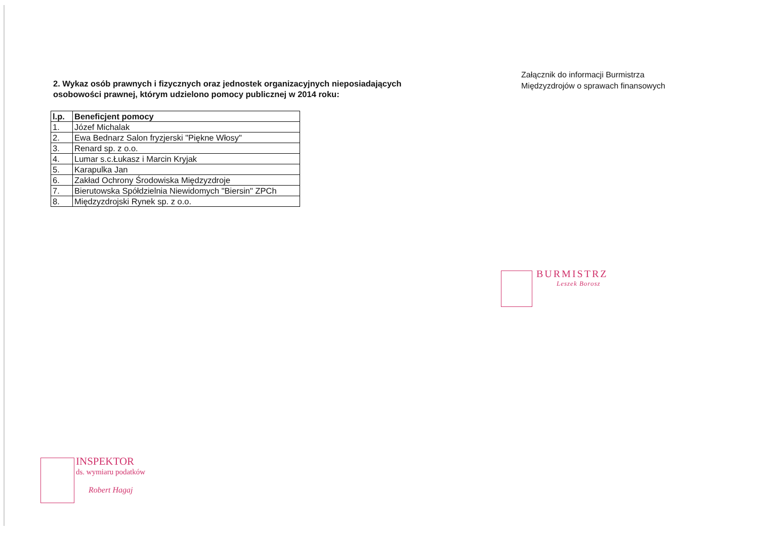2. Wykaz osób prawnych i fizycznych oraz jednostek organizacyjnych nieposiadających osobowości prawnej, którym udzielono pomocy publicznej w 2014 roku:
Załącznik do informacji Burmistrza Międzyzdrojów o sprawach finansowych
| l.p. | Beneficjent pomocy |
| --- | --- |
| 1. | Józef Michalak |
| 2. | Ewa Bednarz Salon fryzjerski "Piękne Włosy" |
| 3. | Renard sp. z o.o. |
| 4. | Lumar s.c.Łukasz i Marcin Kryjak |
| 5. | Karapulka Jan |
| 6. | Zakład Ochrony Środowiska Międzyzdroje |
| 7. | Bierutowska Spółdzielnia Niewidomych "Biersin" ZPCh |
| 8. | Międzyzdrojski Rynek sp. z o.o. |
BURMISTRZ
Leszek Borosz
INSPEKTOR
ds. wymiaru podatków
Robert Hagaj